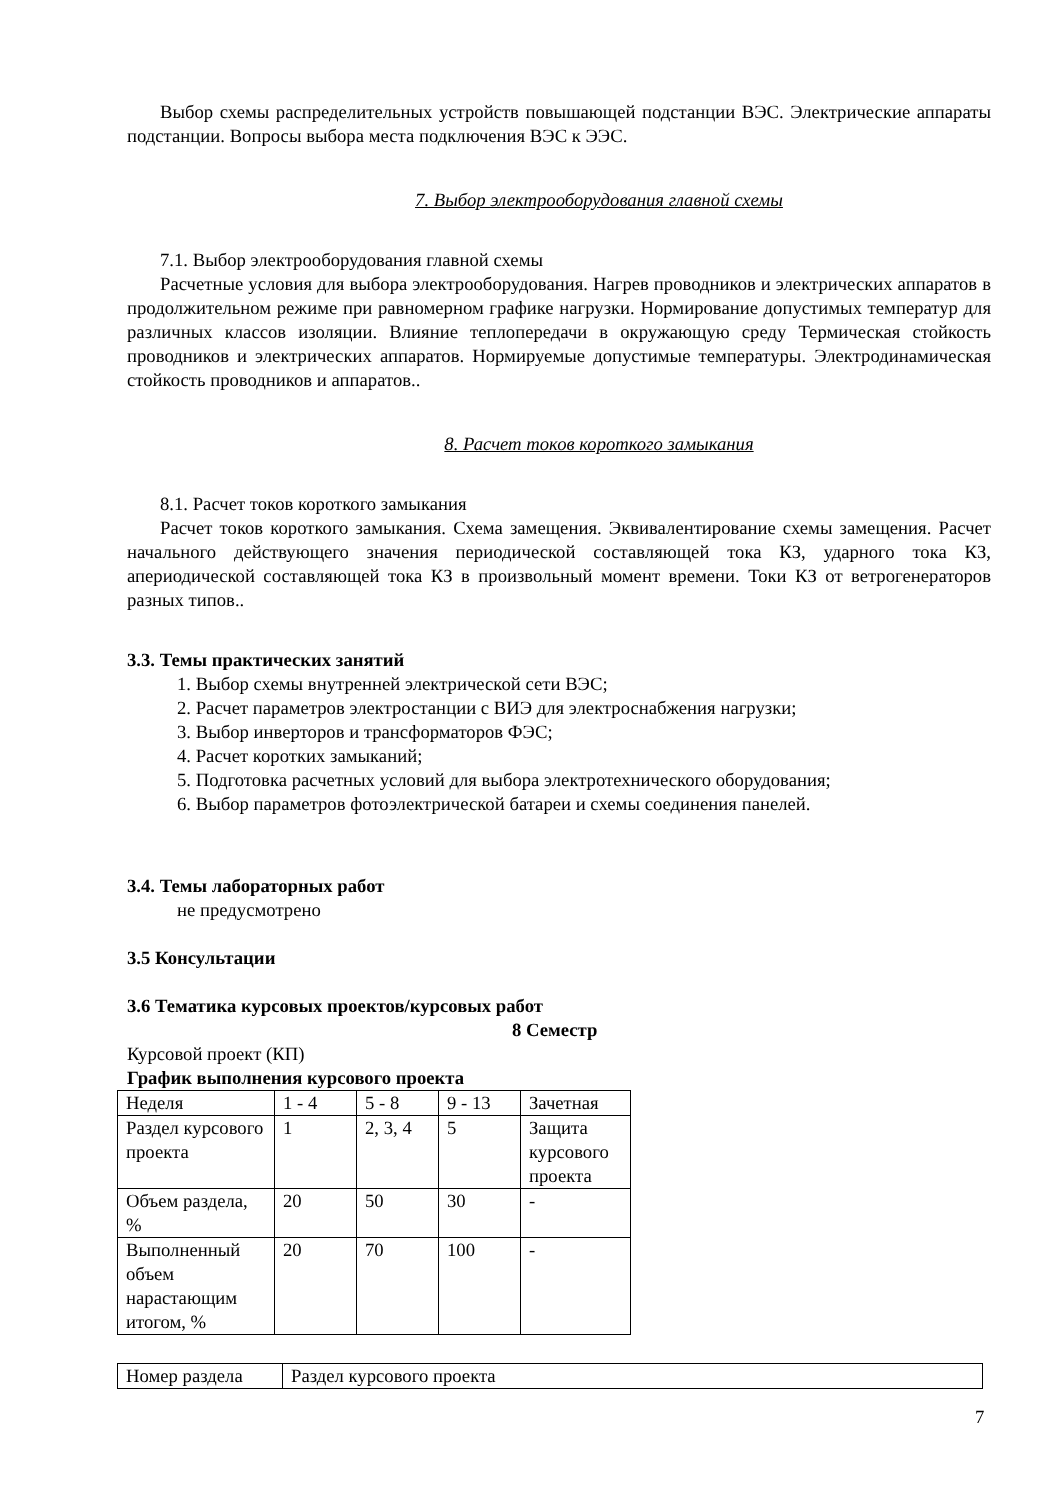Выбор схемы распределительных устройств повышающей подстанции ВЭС. Электрические аппараты подстанции. Вопросы выбора места подключения ВЭС к ЭЭС.
7. Выбор электрооборудования главной схемы
7.1. Выбор электрооборудования главной схемы
Расчетные условия для выбора электрооборудования. Нагрев проводников и электрических аппаратов в продолжительном режиме при равномерном графике нагрузки. Нормирование допустимых температур для различных классов изоляции. Влияние теплопередачи в окружающую среду Термическая стойкость проводников и электрических аппаратов. Нормируемые допустимые температуры. Электродинамическая стойкость проводников и аппаратов..
8. Расчет токов короткого замыкания
8.1. Расчет токов короткого замыкания
Расчет токов короткого замыкания. Схема замещения. Эквивалентирование схемы замещения. Расчет начального действующего значения периодической составляющей тока КЗ, ударного тока КЗ, апериодической составляющей тока КЗ в произвольный момент времени. Токи КЗ от ветрогенераторов разных типов..
3.3. Темы практических занятий
1. Выбор схемы внутренней электрической сети ВЭС;
2. Расчет параметров электростанции с ВИЭ для электроснабжения нагрузки;
3. Выбор инверторов и трансформаторов ФЭС;
4. Расчет коротких замыканий;
5. Подготовка расчетных условий для выбора электротехнического оборудования;
6. Выбор параметров фотоэлектрической батареи и схемы соединения панелей.
3.4. Темы лабораторных работ
не предусмотрено
3.5 Консультации
3.6 Тематика курсовых проектов/курсовых работ
8 Семестр
Курсовой проект (КП)
График выполнения курсового проекта
| Неделя | 1 - 4 | 5 - 8 | 9 - 13 | Зачетная |
| Раздел курсового проекта | 1 | 2, 3, 4 | 5 | Защита курсового проекта |
| Объем раздела, % | 20 | 50 | 30 | - |
| Выполненный объем нарастающим итогом, % | 20 | 70 | 100 | - |
| Номер раздела | Раздел курсового проекта |
7